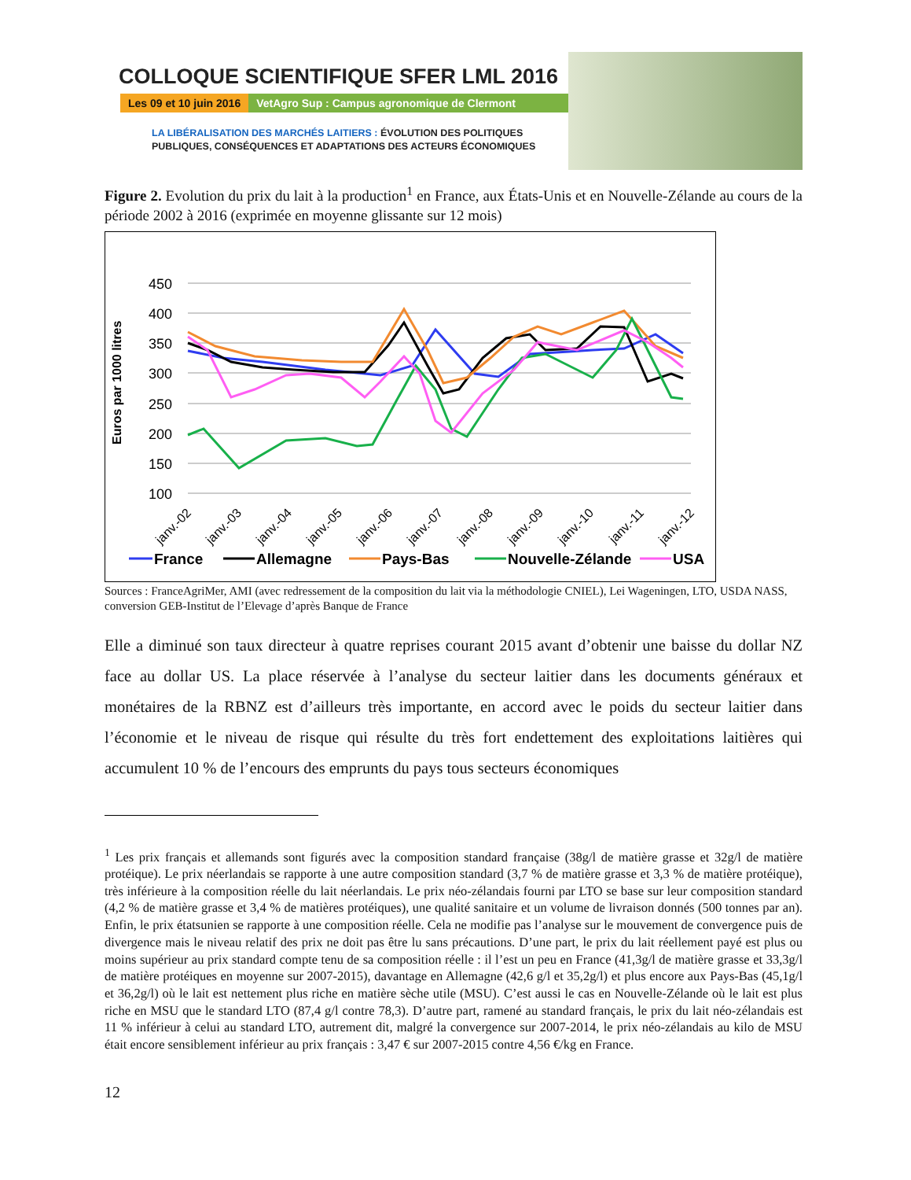COLLOQUE SCIENTIFIQUE SFER LML 2016
Les 09 et 10 juin 2016 VetAgro Sup : Campus agronomique de Clermont
LA LIBÉRALISATION DES MARCHÉS LAITIERS : ÉVOLUTION DES POLITIQUES
PUBLIQUES, CONSÉQUENCES ET ADAPTATIONS DES ACTEURS ÉCONOMIQUES
Figure 2. Evolution du prix du lait à la production<sup>1</sup> en France, aux États-Unis et en Nouvelle-Zélande au cours de la période 2002 à 2016 (exprimée en moyenne glissante sur 12 mois)
Euros par 1000 litres
450
400
350
300
250
200
150
100
janv.-02
janv.-03
janv.-04
janv.-05
janv.-06
janv.-07
janv.-08
janv.-09
janv.-10
janv.-11
janv.-12
France
Allemagne
Pays-Bas
Nouvelle-Zélande
USA
Sources : FranceAgriMer, AMI (avec redressement de la composition du lait via la méthodologie CNIEL), Lei Wageningen, LTO, USDA NASS, conversion GEB-Institut de l’Elevage d’après Banque de France
Elle a diminué son taux directeur à quatre reprises courant 2015 avant d’obtenir une baisse du dollar NZ face au dollar US. La place réservée à l’analyse du secteur laitier dans les documents généraux et monétaires de la RBNZ est d’ailleurs très importante, en accord avec le poids du secteur laitier dans l’économie et le niveau de risque qui résulte du très fort endettement des exploitations laitières qui accumulent 10 % de l’encours des emprunts du pays tous secteurs économiques
<sup>1</sup> Les prix français et allemands sont figurés avec la composition standard française (38g/l de matière grasse et 32g/l de matière protéique). Le prix néerlandais se rapporte à une autre composition standard (3,7 % de matière grasse et 3,3 % de matière protéique), très inférieure à la composition réelle du lait néerlandais. Le prix néo-zélandais fourni par LTO se base sur leur composition standard (4,2 % de matière grasse et 3,4 % de matières protéiques), une qualité sanitaire et un volume de livraison donnés (500 tonnes par an). Enfin, le prix étatsunien se rapporte à une composition réelle. Cela ne modifie pas l’analyse sur le mouvement de convergence puis de divergence mais le niveau relatif des prix ne doit pas être lu sans précautions. D’une part, le prix du lait réellement payé est plus ou moins supérieur au prix standard compte tenu de sa composition réelle : il l’est un peu en France (41,3g/l de matière grasse et 33,3g/l de matière protéiques en moyenne sur 2007-2015), davantage en Allemagne (42,6 g/l et 35,2g/l) et plus encore aux Pays-Bas (45,1g/l et 36,2g/l) où le lait est nettement plus riche en matière sèche utile (MSU). C’est aussi le cas en Nouvelle-Zélande où le lait est plus riche en MSU que le standard LTO (87,4 g/l contre 78,3). D’autre part, ramené au standard français, le prix du lait néo-zélandais est 11 % inférieur à celui au standard LTO, autrement dit, malgré la convergence sur 2007-2014, le prix néo-zélandais au kilo de MSU était encore sensiblement inférieur au prix français : 3,47 € sur 2007-2015 contre 4,56 €/kg en France.
12